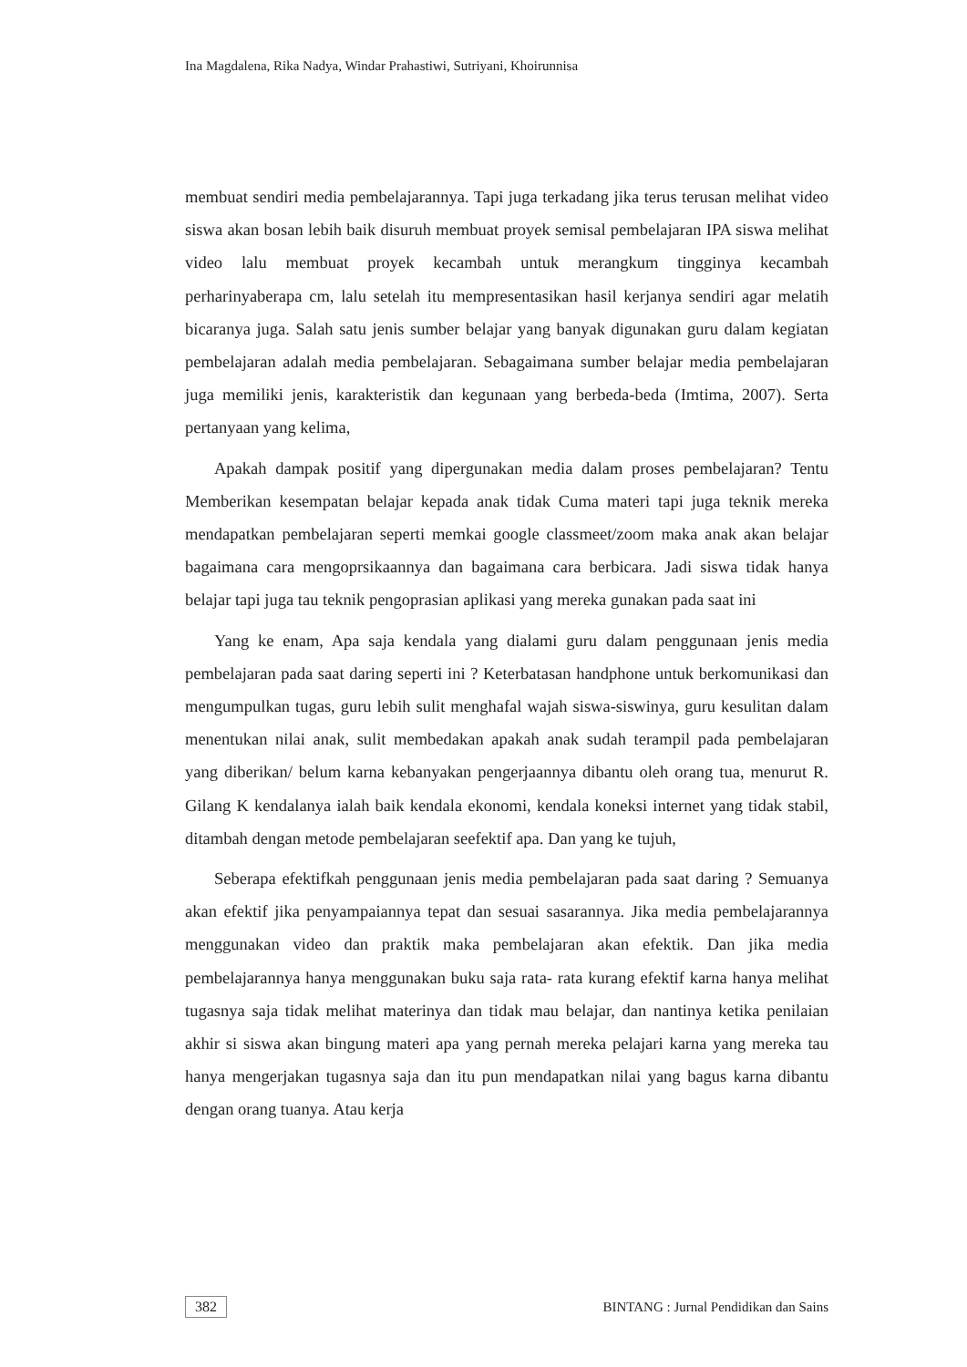Ina Magdalena, Rika Nadya, Windar Prahastiwi, Sutriyani, Khoirunnisa
membuat sendiri media pembelajarannya. Tapi juga terkadang jika terus terusan melihat video siswa akan bosan lebih baik disuruh membuat proyek semisal pembelajaran IPA siswa melihat video lalu membuat proyek kecambah untuk merangkum tingginya kecambah perharinyaberapa cm, lalu setelah itu mempresentasikan hasil kerjanya sendiri agar melatih bicaranya juga. Salah satu jenis sumber belajar yang banyak digunakan guru dalam kegiatan pembelajaran adalah media pembelajaran. Sebagaimana sumber belajar media pembelajaran juga memiliki jenis, karakteristik dan kegunaan yang berbeda-beda (Imtima, 2007). Serta pertanyaan yang kelima,
Apakah dampak positif yang dipergunakan media dalam proses pembelajaran? Tentu Memberikan kesempatan belajar kepada anak tidak Cuma materi tapi juga teknik mereka mendapatkan pembelajaran seperti memkai google classmeet/zoom maka anak akan belajar bagaimana cara mengoprsikaannya dan bagaimana cara berbicara. Jadi siswa tidak hanya belajar tapi juga tau teknik pengoprasian aplikasi yang mereka gunakan pada saat ini
Yang ke enam, Apa saja kendala yang dialami guru dalam penggunaan jenis media pembelajaran pada saat daring seperti ini ? Keterbatasan handphone untuk berkomunikasi dan mengumpulkan tugas, guru lebih sulit menghafal wajah siswa-siswinya, guru kesulitan dalam menentukan nilai anak, sulit membedakan apakah anak sudah terampil pada pembelajaran yang diberikan/ belum karna kebanyakan pengerjaannya dibantu oleh orang tua, menurut R. Gilang K kendalanya ialah baik kendala ekonomi, kendala koneksi internet yang tidak stabil, ditambah dengan metode pembelajaran seefektif apa. Dan yang ke tujuh,
Seberapa efektifkah penggunaan jenis media pembelajaran pada saat daring ? Semuanya akan efektif jika penyampaiannya tepat dan sesuai sasarannya. Jika media pembelajarannya menggunakan video dan praktik maka pembelajaran akan efektik. Dan jika media pembelajarannya hanya menggunakan buku saja rata- rata kurang efektif karna hanya melihat tugasnya saja tidak melihat materinya dan tidak mau belajar, dan nantinya ketika penilaian akhir si siswa akan bingung materi apa yang pernah mereka pelajari karna yang mereka tau hanya mengerjakan tugasnya saja dan itu pun mendapatkan nilai yang bagus karna dibantu dengan orang tuanya. Atau kerja
382 BINTANG : Jurnal Pendidikan dan Sains